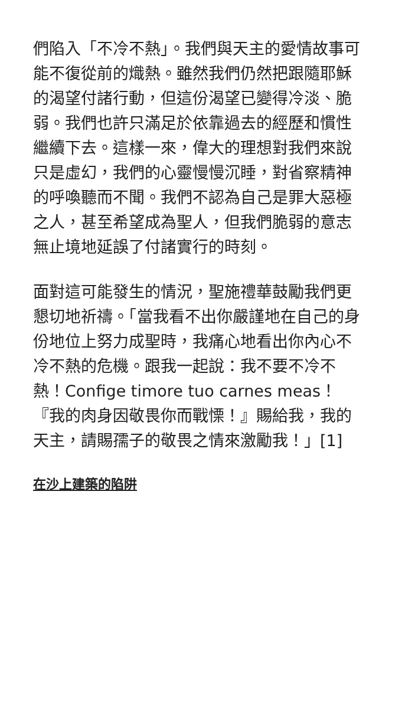們陷入「不冷不熱」。我們與天主的愛情故事可能不復從前的熾熱。雖然我們仍然把跟隨耶穌的渴望付諸行動，但這份渴望已變得冷淡、脆弱。我們也許只滿足於依靠過去的經歷和慣性繼續下去。這樣一來，偉大的理想對我們來說只是虛幻，我們的心靈慢慢沉睡，對省察精神的呼喚聽而不聞。我們不認為自己是罪大惡極之人，甚至希望成為聖人，但我們脆弱的意志無止境地延誤了付諸實行的時刻。
面對這可能發生的情況，聖施禮華鼓勵我們更懇切地祈禱。「當我看不出你嚴謹地在自己的身份地位上努力成聖時，我痛心地看出你內心不冷不熱的危機。跟我一起說：我不要不冷不熱！Confige timore tuo carnes meas！『我的肉身因敬畏你而戰慄！』賜給我，我的天主，請賜孺子的敬畏之情來激勵我！」[1]
在沙上建築的陷阱